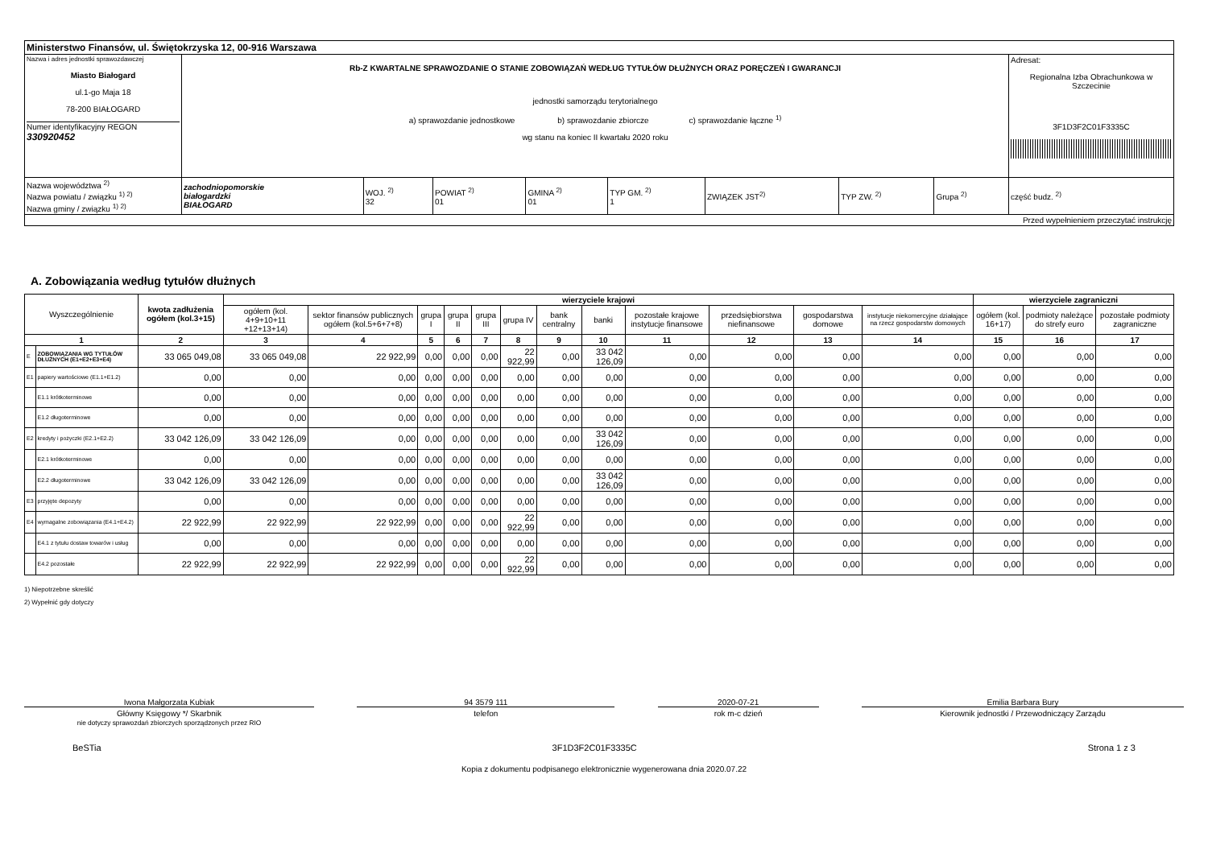| Ministerstwo Finansów, ul. Świętokrzyska 12, 00-916 Warszawa | | | | | | | | | |
| Nazwa i adres jednostki sprawozdawczej Miasto Białogard ul.1-go Maja 18 78-200 BIAŁOGARD Numer identyfikacyjny REGON 330920452 | Rb-Z KWARTALNE SPRAWOZDANIE O STANIE ZOBOWIĄZAŃ WEDŁUG TYTUŁÓW DŁUŻNYCH ORAZ PORĘCZEŃ I GWARANCJI jednostki samorządu terytorialnego a) sprawozdanie jednostkowe b) sprawozdanie zbiorcze c) sprawozdanie łączne <sup>1)</sup> wg stanu na koniec II kwartału 2020 roku | | | | | | | | Adresat: Regionalna Izba Obrachunkowa w Szczecinie 3F1D3F2C01F3335C |
| Nazwa województwa <sup>2)</sup> Nazwa powiatu / związku <sup>1) 2)</sup> Nazwa gminy / związku <sup>1) 2)</sup> | zachodniopomorskie białogardzki BIAŁOGARD | WOJ. <sup>2)</sup> 32 | POWIAT <sup>2)</sup> 01 | GMINA <sup>2)</sup> 01 | TYP GM. <sup>2)</sup> 1 | ZWIĄZEK JST<sup>2)</sup> | TYP ZW. <sup>2)</sup> | Grupa <sup>2)</sup> | część budz. <sup>2)</sup> |
| Przed wypełnieniem przeczytać instrukcję | | | | | | | | | |
A. Zobowiązania według tytułów dłużnych
| Wyszczególnienie | | kwota zadłużenia ogółem (kol.3+15) | wierzyciele krajowi | | | | | | | | | | | | wierzyciele zagraniczni | | |
| --- | --- | --- | --- | --- | --- | --- | --- | --- | --- | --- | --- | --- | --- | --- | --- | --- | --- |
| | | | ogółem (kol. 4+9+10+11 +12+13+14) | sektor finansów publicznych ogółem (kol.5+6+7+8) | grupa I | grupa II | grupa III | grupa IV | bank centralny | banki | pozostałe krajowe instytucje finansowe | przedsiębiorstwa niefinansowe | gospodarstwa domowe | instytucje niekomercyjne działające na rzecz gospodarstw domowych | ogółem (kol. 16+17) | podmioty należące do strefy euro | pozostałe podmioty zagraniczne |
| 1 | | 2 | 3 | 4 | 5 | 6 | 7 | 8 | 9 | 10 | 11 | 12 | 13 | 14 | 15 | 16 | 17 |
| E | ZOBOWIĄZANIA WG TYTUŁÓW DŁUŻNYCH (E1+E2+E3+E4) | 33 065 049,08 | 33 065 049,08 | 22 922,99 | 0,00 | 0,00 | 0,00 | 22 922,99 | 0,00 | 33 042 126,09 | 0,00 | 0,00 | 0,00 | 0,00 | 0,00 | 0,00 | 0,00 |
| E1 | papiery wartościowe (E1.1+E1.2) | 0,00 | 0,00 | 0,00 | 0,00 | 0,00 | 0,00 | 0,00 | 0,00 | 0,00 | 0,00 | 0,00 | 0,00 | 0,00 | 0,00 | 0,00 | 0,00 |
| | E1.1 krótkoterminowe | 0,00 | 0,00 | 0,00 | 0,00 | 0,00 | 0,00 | 0,00 | 0,00 | 0,00 | 0,00 | 0,00 | 0,00 | 0,00 | 0,00 | 0,00 | 0,00 |
| | E1.2 długoterminowe | 0,00 | 0,00 | 0,00 | 0,00 | 0,00 | 0,00 | 0,00 | 0,00 | 0,00 | 0,00 | 0,00 | 0,00 | 0,00 | 0,00 | 0,00 | 0,00 |
| E2 | kredyty i pożyczki (E2.1+E2.2) | 33 042 126,09 | 33 042 126,09 | 0,00 | 0,00 | 0,00 | 0,00 | 0,00 | 0,00 | 33 042 126,09 | 0,00 | 0,00 | 0,00 | 0,00 | 0,00 | 0,00 | 0,00 |
| | E2.1 krótkoterminowe | 0,00 | 0,00 | 0,00 | 0,00 | 0,00 | 0,00 | 0,00 | 0,00 | 0,00 | 0,00 | 0,00 | 0,00 | 0,00 | 0,00 | 0,00 | 0,00 |
| | E2.2 długoterminowe | 33 042 126,09 | 33 042 126,09 | 0,00 | 0,00 | 0,00 | 0,00 | 0,00 | 0,00 | 33 042 126,09 | 0,00 | 0,00 | 0,00 | 0,00 | 0,00 | 0,00 | 0,00 |
| E3 | przyjęte depozyty | 0,00 | 0,00 | 0,00 | 0,00 | 0,00 | 0,00 | 0,00 | 0,00 | 0,00 | 0,00 | 0,00 | 0,00 | 0,00 | 0,00 | 0,00 | 0,00 |
| E4 | wymagalne zobowiązania (E4.1+E4.2) | 22 922,99 | 22 922,99 | 22 922,99 | 0,00 | 0,00 | 0,00 | 22 922,99 | 0,00 | 0,00 | 0,00 | 0,00 | 0,00 | 0,00 | 0,00 | 0,00 | 0,00 |
| | E4.1 z tytułu dostaw towarów i usług | 0,00 | 0,00 | 0,00 | 0,00 | 0,00 | 0,00 | 0,00 | 0,00 | 0,00 | 0,00 | 0,00 | 0,00 | 0,00 | 0,00 | 0,00 | 0,00 |
| | E4.2 pozostałe | 22 922,99 | 22 922,99 | 22 922,99 | 0,00 | 0,00 | 0,00 | 22 922,99 | 0,00 | 0,00 | 0,00 | 0,00 | 0,00 | 0,00 | 0,00 | 0,00 | 0,00 |
1) Niepotrzebne skreślić
2) Wypełnić gdy dotyczy
Iwona Małgorzata Kubiak
Główny Księgowy */ Skarbnik
nie dotyczy sprawozdań zbiorczych sporządzonych przez RIO
94 3579 111
telefon
2020-07-21
rok m-c dzień
Emilia Barbara Bury
Kierownik jednostki / Przewodniczący Zarządu
BeSTia 3F1D3F2C01F3335C Strona 1 z 3
Kopia z dokumentu podpisanego elektronicznie wygenerowana dnia 2020.07.22